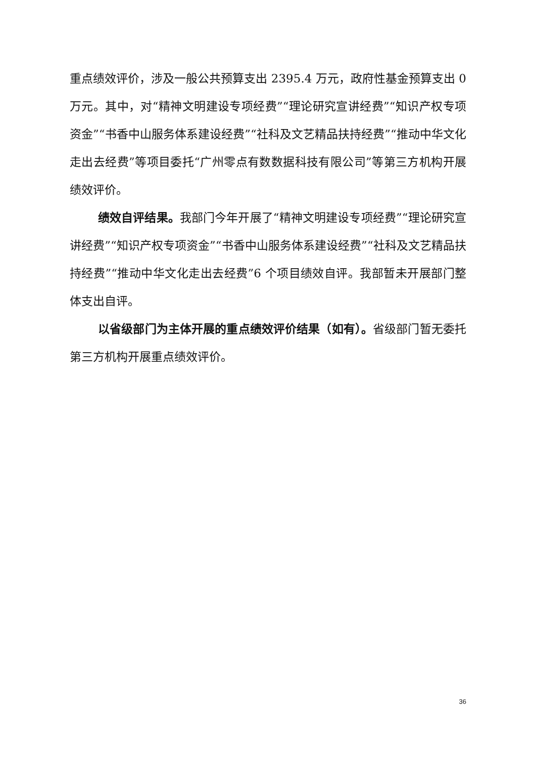重点绩效评价，涉及一般公共预算支出 2395.4 万元，政府性基金预算支出 0 万元。其中，对“精神文明建设专项经费”“理论研究宣讲经费”“知识产权专项资金”“书香中山服务体系建设经费”“社科及文艺精品扶持经费”“推动中华文化走出去经费”等项目委托“广州零点有数数据科技有限公司”等第三方机构开展绩效评价。
绩效自评结果。我部门今年开展了“精神文明建设专项经费”“理论研究宣讲经费”“知识产权专项资金”“书香中山服务体系建设经费”“社科及文艺精品扶持经费”“推动中华文化走出去经费”6 个项目绩效自评。我部暂未开展部门整体支出自评。
以省级部门为主体开展的重点绩效评价结果（如有）。省级部门暂无委托第三方机构开展重点绩效评价。
36